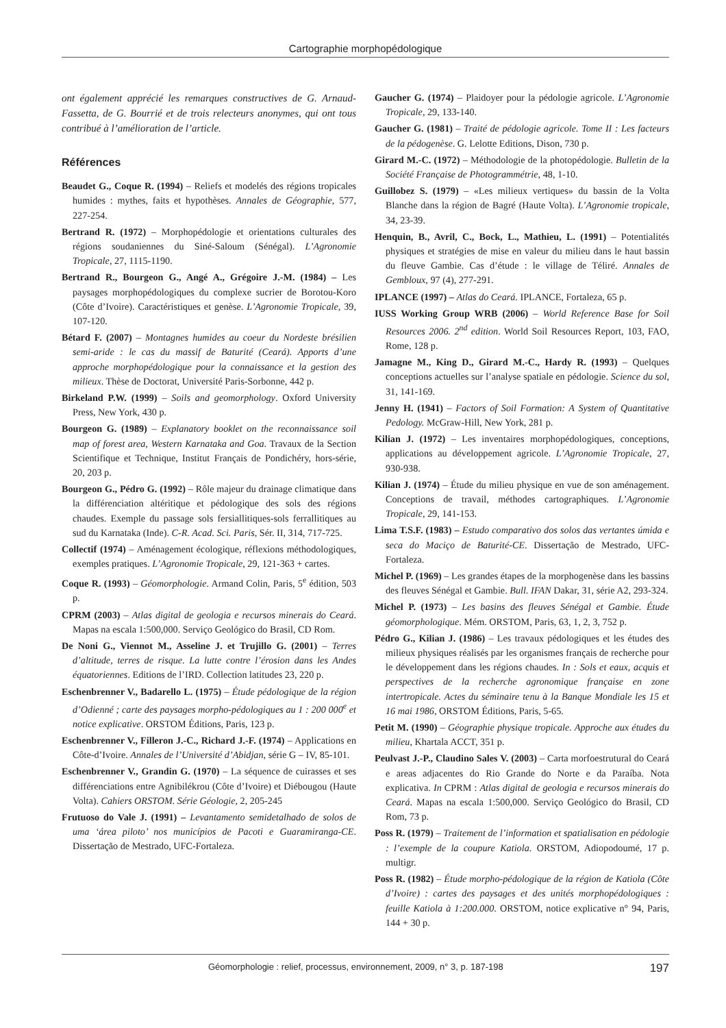Cartographie morphopédologique
ont également apprécié les remarques constructives de G. Arnaud-Fassetta, de G. Bourrié et de trois relecteurs anonymes, qui ont tous contribué à l’amélioration de l’article.
Références
Beaudet G., Coque R. (1994) – Reliefs et modelés des régions tropicales humides : mythes, faits et hypothèses. Annales de Géographie, 577, 227-254.
Bertrand R. (1972) – Morphopédologie et orientations culturales des régions soudaniennes du Siné-Saloum (Sénégal). L’Agronomie Tropicale, 27, 1115-1190.
Bertrand R., Bourgeon G., Angé A., Grégoire J.-M. (1984) – Les paysages morphopédologiques du complexe sucrier de Borotou-Koro (Côte d’Ivoire). Caractéristiques et genèse. L’Agronomie Tropicale, 39, 107-120.
Bétard F. (2007) – Montagnes humides au coeur du Nordeste brésilien semi-aride : le cas du massif de Baturité (Ceará). Apports d’une approche morphopédologique pour la connaissance et la gestion des milieux. Thèse de Doctorat, Université Paris-Sorbonne, 442 p.
Birkeland P.W. (1999) – Soils and geomorphology. Oxford University Press, New York, 430 p.
Bourgeon G. (1989) – Explanatory booklet on the reconnaissance soil map of forest area, Western Karnataka and Goa. Travaux de la Section Scientifique et Technique, Institut Français de Pondichéry, hors-série, 20, 203 p.
Bourgeon G., Pédro G. (1992) – Rôle majeur du drainage climatique dans la différenciation altéritique et pédologique des sols des régions chaudes. Exemple du passage sols fersiallitiques-sols ferrallitiques au sud du Karnataka (Inde). C-R. Acad. Sci. Paris, Sér. II, 314, 717-725.
Collectif (1974) – Aménagement écologique, réflexions méthodologiques, exemples pratiques. L’Agronomie Tropicale, 29, 121-363 + cartes.
Coque R. (1993) – Géomorphologie. Armand Colin, Paris, 5<sup>e</sup> édition, 503 p.
CPRM (2003) – Atlas digital de geologia e recursos minerais do Ceará. Mapas na escala 1:500,000. Serviço Geológico do Brasil, CD Rom.
De Noni G., Viennot M., Asseline J. et Trujillo G. (2001) – Terres d’altitude, terres de risque. La lutte contre l’érosion dans les Andes équatoriennes. Editions de l’IRD. Collection latitudes 23, 220 p.
Eschenbrenner V., Badarello L. (1975) – Étude pédologique de la région d’Odienné ; carte des paysages morpho-pédologiques au 1 : 200 000<sup>e</sup> et notice explicative. ORSTOM Éditions, Paris, 123 p.
Eschenbrenner V., Filleron J.-C., Richard J.-F. (1974) – Applications en Côte-d’Ivoire. Annales de l’Université d’Abidjan, série G – IV, 85-101.
Eschenbrenner V., Grandin G. (1970) – La séquence de cuirasses et ses différenciations entre Agnibilékrou (Côte d’Ivoire) et Diébougou (Haute Volta). Cahiers ORSTOM. Série Géologie, 2, 205-245
Frutuoso do Vale J. (1991) – Levantamento semidetalhado de solos de uma ‘área piloto’ nos municípios de Pacoti e Guaramiranga-CE. Dissertação de Mestrado, UFC-Fortaleza.
Gaucher G. (1974) – Plaidoyer pour la pédologie agricole. L’Agronomie Tropicale, 29, 133-140.
Gaucher G. (1981) – Traité de pédologie agricole. Tome II : Les facteurs de la pédogenèse. G. Lelotte Editions, Dison, 730 p.
Girard M.-C. (1972) – Méthodologie de la photopédologie. Bulletin de la Société Française de Photogrammétrie, 48, 1-10.
Guillobez S. (1979) – «Les milieux vertiques» du bassin de la Volta Blanche dans la région de Bagré (Haute Volta). L’Agronomie tropicale, 34, 23-39.
Henquin, B., Avril, C., Bock, L., Mathieu, L. (1991) – Potentialités physiques et stratégies de mise en valeur du milieu dans le haut bassin du fleuve Gambie. Cas d’étude : le village de Téliré. Annales de Gembloux, 97 (4), 277-291.
IPLANCE (1997) – Atlas do Ceará. IPLANCE, Fortaleza, 65 p.
IUSS Working Group WRB (2006) – World Reference Base for Soil Resources 2006. 2<sup>nd</sup> edition. World Soil Resources Report, 103, FAO, Rome, 128 p.
Jamagne M., King D., Girard M.-C., Hardy R. (1993) – Quelques conceptions actuelles sur l’analyse spatiale en pédologie. Science du sol, 31, 141-169.
Jenny H. (1941) – Factors of Soil Formation: A System of Quantitative Pedology. McGraw-Hill, New York, 281 p.
Kilian J. (1972) – Les inventaires morphopédologiques, conceptions, applications au développement agricole. L’Agronomie Tropicale, 27, 930-938.
Kilian J. (1974) – Étude du milieu physique en vue de son aménagement. Conceptions de travail, méthodes cartographiques. L’Agronomie Tropicale, 29, 141-153.
Lima T.S.F. (1983) – Estudo comparativo dos solos das vertantes úmida e seca do Maciço de Baturité-CE. Dissertação de Mestrado, UFC-Fortaleza.
Michel P. (1969) – Les grandes étapes de la morphogenèse dans les bassins des fleuves Sénégal et Gambie. Bull. IFAN Dakar, 31, série A2, 293-324.
Michel P. (1973) – Les basins des fleuves Sénégal et Gambie. Étude géomorphologique. Mém. ORSTOM, Paris, 63, 1, 2, 3, 752 p.
Pédro G., Kilian J. (1986) – Les travaux pédologiques et les études des milieux physiques réalisés par les organismes français de recherche pour le développement dans les régions chaudes. In : Sols et eaux, acquis et perspectives de la recherche agronomique française en zone intertropicale. Actes du séminaire tenu à la Banque Mondiale les 15 et 16 mai 1986, ORSTOM Éditions, Paris, 5-65.
Petit M. (1990) – Géographie physique tropicale. Approche aux études du milieu, Khartala ACCT, 351 p.
Peulvast J.-P., Claudino Sales V. (2003) – Carta morfoestrutural do Ceará e areas adjacentes do Rio Grande do Norte e da Paraíba. Nota explicativa. In CPRM : Atlas digital de geologia e recursos minerais do Ceará. Mapas na escala 1:500,000. Serviço Geológico do Brasil, CD Rom, 73 p.
Poss R. (1979) – Traitement de l’information et spatialisation en pédologie : l’exemple de la coupure Katiola. ORSTOM, Adiopodoumé, 17 p. multigr.
Poss R. (1982) – Étude morpho-pédologique de la région de Katiola (Côte d’Ivoire) : cartes des paysages et des unités morphopédologiques : feuille Katiola à 1:200.000. ORSTOM, notice explicative n° 94, Paris, 144 + 30 p.
Géomorphologie : relief, processus, environnement, 2009, n° 3, p. 187-198 197